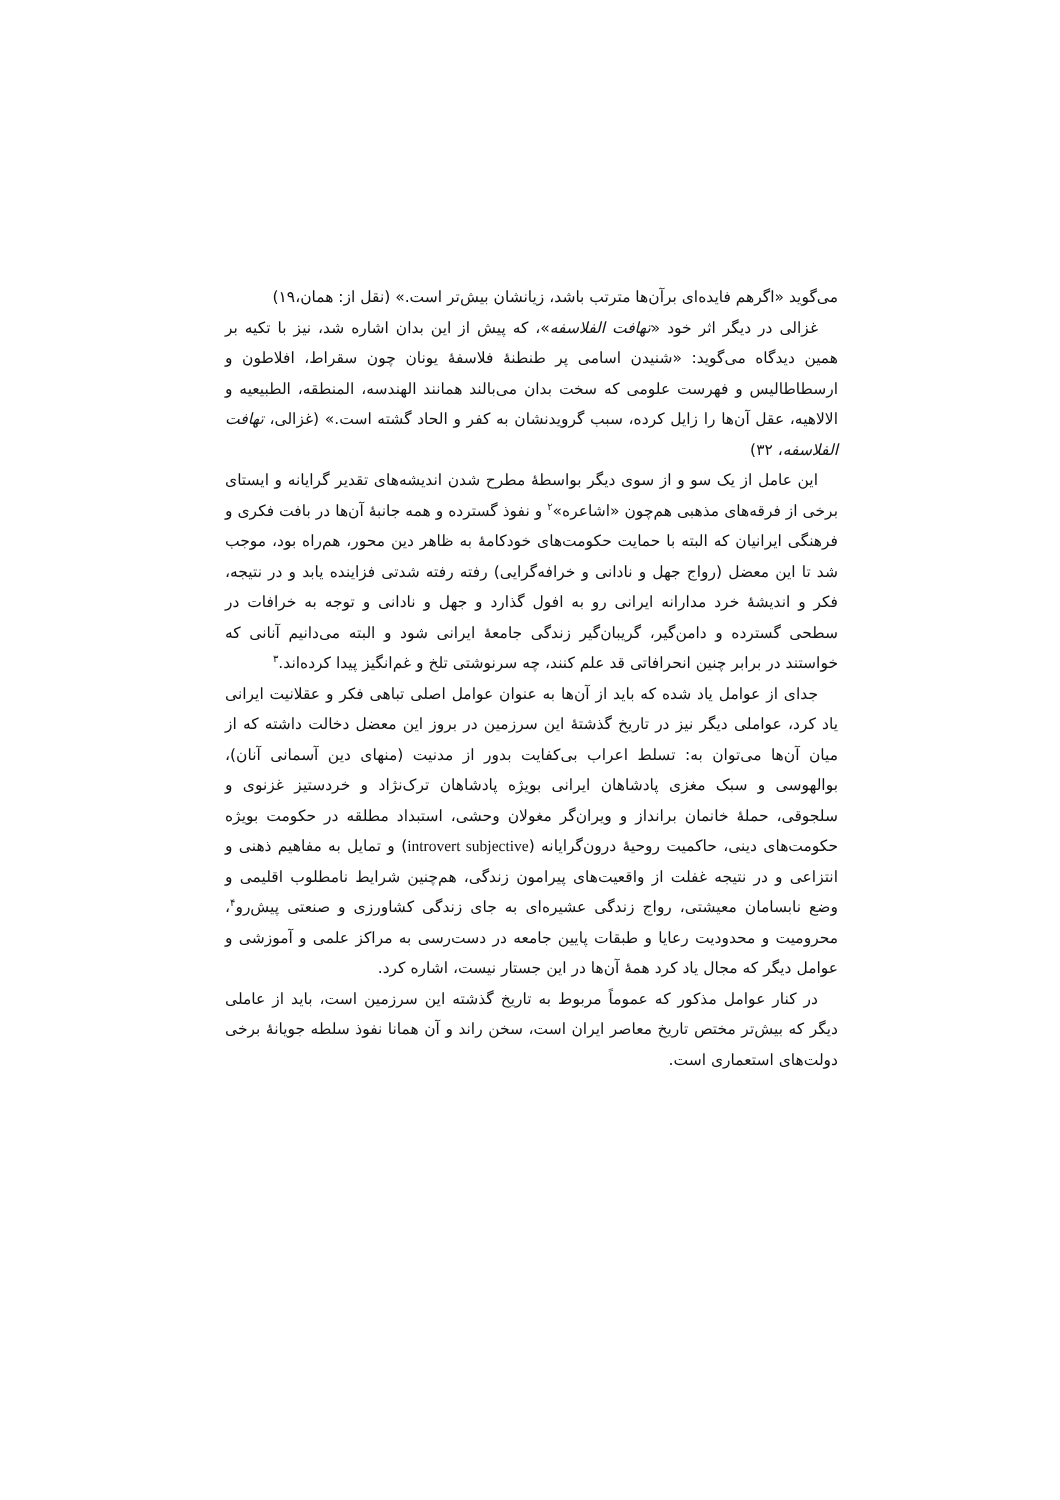می‌گوید «اگرهم فایده‌ای برآن‌ها مترتب باشد، زیانشان بیش‌تر است.» (نقل از: همان،۱۹)
غزالی در دیگر اثر خود «تهافت الفلاسفه»، که پیش از این بدان اشاره شد، نیز با تکیه بر همین دیدگاه می‌گوید: «شنیدن اسامی پر طنطنهٔ فلاسفهٔ یونان چون سقراط، افلاطون و ارسطاطالیس و فهرست علومی که سخت بدان می‌بالند همانند الهندسه، المنطقه، الطبیعیه و الالاهیه، عقل آن‌ها را زایل کرده، سبب گرویدنشان به کفر و الحاد گشته است.» (غزالی، تهافت الفلاسفه، ۳۲)
این عامل از یک سو و از سوی دیگر بواسطهٔ مطرح شدن اندیشه‌های تقدیر گرایانه و ایستای برخی از فرقه‌های مذهبی هم‌چون «اشاعره»<sup>۲</sup> و نفوذ گسترده و همه جانبهٔ آن‌ها در بافت فکری و فرهنگی ایرانیان که البته با حمایت حکومت‌های خودکامهٔ به ظاهر دین محور، هم‌راه بود، موجب شد تا این معضل (رواج جهل و نادانی و خرافه‌گرایی) رفته رفته شدتی فزاینده یابد و در نتیجه، فکر و اندیشهٔ خرد مدارانه ایرانی رو به افول گذارد و جهل و نادانی و توجه به خرافات در سطحی گسترده و دامن‌گیر، گریبان‌گیر زندگی جامعهٔ ایرانی شود و البته می‌دانیم آنانی که خواستند در برابر چنین انحرافاتی قد علم کنند، چه سرنوشتی تلخ و غم‌انگیز پیدا کرده‌اند.<sup>۳</sup>
جدای از عوامل یاد شده که باید از آن‌ها به عنوان عوامل اصلی تباهی فکر و عقلانیت ایرانی یاد کرد، عواملی دیگر نیز در تاریخ گذشتهٔ این سرزمین در بروز این معضل دخالت داشته که از میان آن‌ها می‌توان به: تسلط اعراب بی‌کفایت بدور از مدنیت (منهای دین آسمانی آنان)، بوالهوسی و سبک مغزی پادشاهان ایرانی بویژه پادشاهان ترک‌نژاد و خردستیز غزنوی و سلجوقی، حملهٔ خانمان برانداز و ویران‌گر مغولان وحشی، استبداد مطلقه در حکومت بویژه حکومت‌های دینی، حاکمیت روحیهٔ درون‌گرایانه (introvert subjective) و تمایل به مفاهیم ذهنی و انتزاعی و در نتیجه غفلت از واقعیت‌های پیرامون زندگی، هم‌چنین شرایط نامطلوب اقلیمی و وضع نابسامان معیشتی، رواج زندگی عشیره‌ای به جای زندگی کشاورزی و صنعتی پیش‌رو<sup>۴</sup>، محرومیت و محدودیت رعایا و طبقات پایین جامعه در دست‌رسی به مراکز علمی و آموزشی و عوامل دیگر که مجال یاد کرد همهٔ آن‌ها در این جستار نیست، اشاره کرد.
در کنار عوامل مذکور که عموماً مربوط به تاریخ گذشته این سرزمین است، باید از عاملی دیگر که بیش‌تر مختص تاریخ معاصر ایران است، سخن راند و آن همانا نفوذ سلطه جویانهٔ برخی دولت‌های استعماری است.